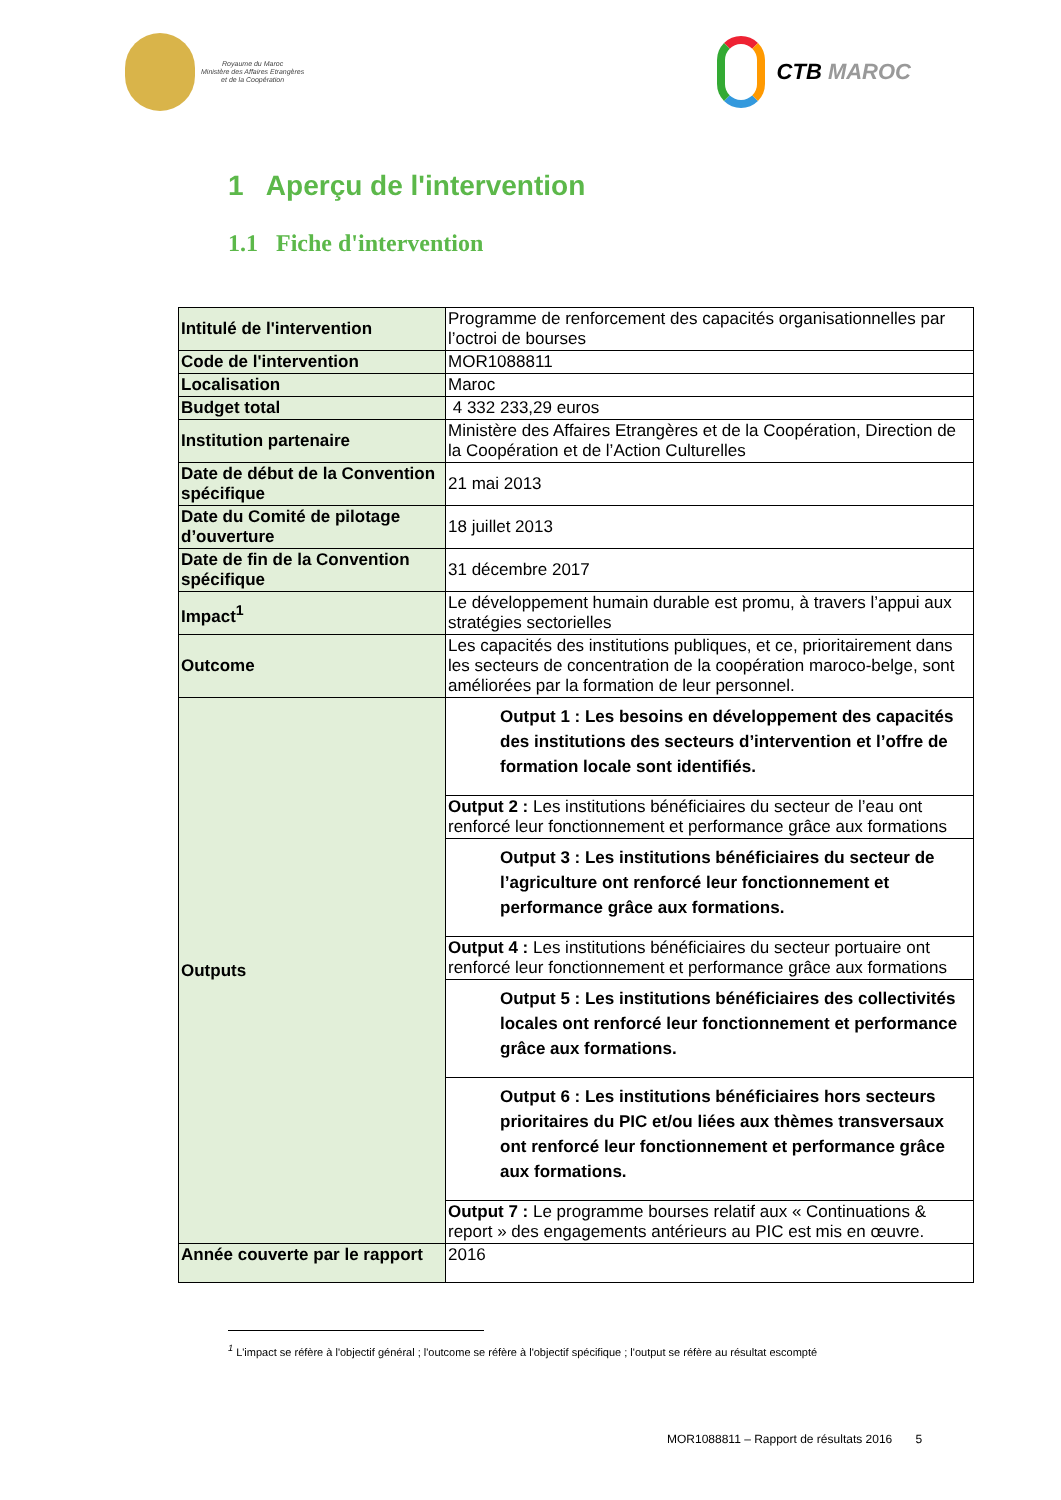Royaume du Maroc
Ministère des Affaires Etrangères
et de la Coopération
CTB MAROC
1 Aperçu de l'intervention
1.1 Fiche d'intervention
| Intitulé de l'intervention | Programme de renforcement des capacités organisationnelles par l’octroi de bourses |
| Code de l'intervention | MOR1088811 |
| Localisation | Maroc |
| Budget total | 4 332 233,29 euros |
| Institution partenaire | Ministère des Affaires Etrangères et de la Coopération, Direction de la Coopération et de l’Action Culturelles |
| Date de début de la Convention spécifique | 21 mai 2013 |
| Date du Comité de pilotage d’ouverture | 18 juillet 2013 |
| Date de fin de la Convention spécifique | 31 décembre 2017 |
| Impact<sup>1</sup> | Le développement humain durable est promu, à travers l’appui aux stratégies sectorielles |
| Outcome | Les capacités des institutions publiques, et ce, prioritairement dans les secteurs de concentration de la coopération maroco-belge, sont améliorées par la formation de leur personnel. |
| Outputs | Output 1 : Les besoins en développement des capacités des institutions des secteurs d’intervention et l’offre de formation locale sont identifiés. |
| | Output 2 : Les institutions bénéficiaires du secteur de l’eau ont renforcé leur fonctionnement et performance grâce aux formations |
| | Output 3 : Les institutions bénéficiaires du secteur de l’agriculture ont renforcé leur fonctionnement et performance grâce aux formations. |
| | Output 4 : Les institutions bénéficiaires du secteur portuaire ont renforcé leur fonctionnement et performance grâce aux formations |
| | Output 5 : Les institutions bénéficiaires des collectivités locales ont renforcé leur fonctionnement et performance grâce aux formations. |
| | Output 6 : Les institutions bénéficiaires hors secteurs prioritaires du PIC et/ou liées aux thèmes transversaux ont renforcé leur fonctionnement et performance grâce aux formations. |
| | Output 7 : Le programme bourses relatif aux « Continuations & report » des engagements antérieurs au PIC est mis en œuvre. |
| Année couverte par le rapport | 2016 |
<sup>1</sup> L'impact se réfère à l'objectif général ; l'outcome se réfère à l'objectif spécifique ; l'output se réfère au résultat escompté
MOR1088811 – Rapport de résultats 2016 5